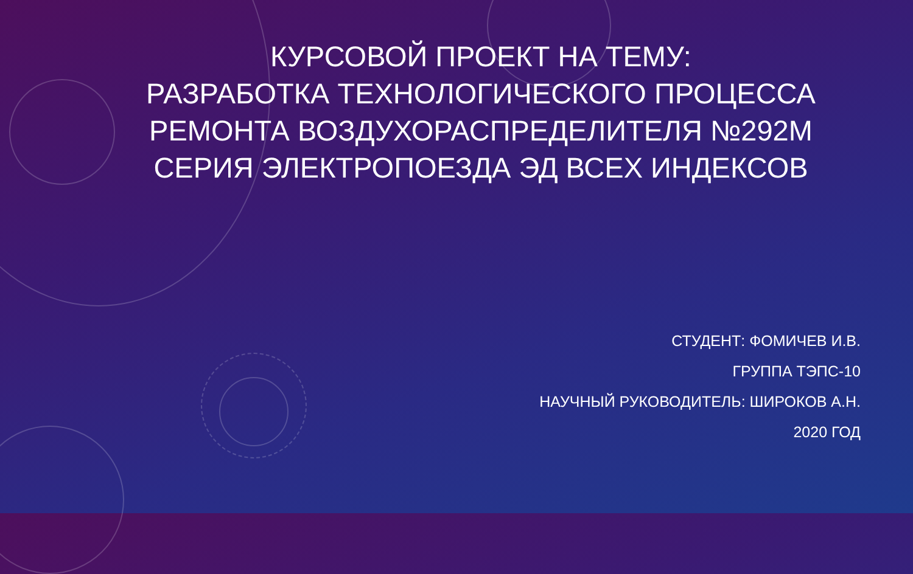КУРСОВОЙ ПРОЕКТ НА ТЕМУ:
РАЗРАБОТКА ТЕХНОЛОГИЧЕСКОГО ПРОЦЕССА РЕМОНТА ВОЗДУХОРАСПРЕДЕЛИТЕЛЯ №292М СЕРИЯ ЭЛЕКТРОПОЕЗДА ЭД ВСЕХ ИНДЕКСОВ
СТУДЕНТ: ФОМИЧЕВ И.В.
ГРУППА ТЭПС-10
НАУЧНЫЙ РУКОВОДИТЕЛЬ: ШИРОКОВ А.Н.
2020 ГОД